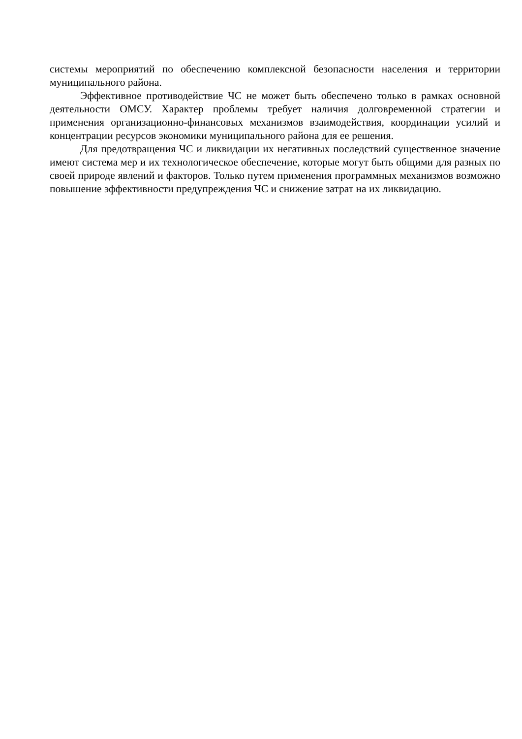системы мероприятий по обеспечению комплексной безопасности населения и территории муниципального района.
Эффективное противодействие ЧС не может быть обеспечено только в рамках основной деятельности ОМСУ. Характер проблемы требует наличия долговременной стратегии и применения организационно-финансовых механизмов взаимодействия, координации усилий и концентрации ресурсов экономики муниципального района для ее решения.
Для предотвращения ЧС и ликвидации их негативных последствий существенное значение имеют система мер и их технологическое обеспечение, которые могут быть общими для разных по своей природе явлений и факторов. Только путем применения программных механизмов возможно повышение эффективности предупреждения ЧС и снижение затрат на их ликвидацию.